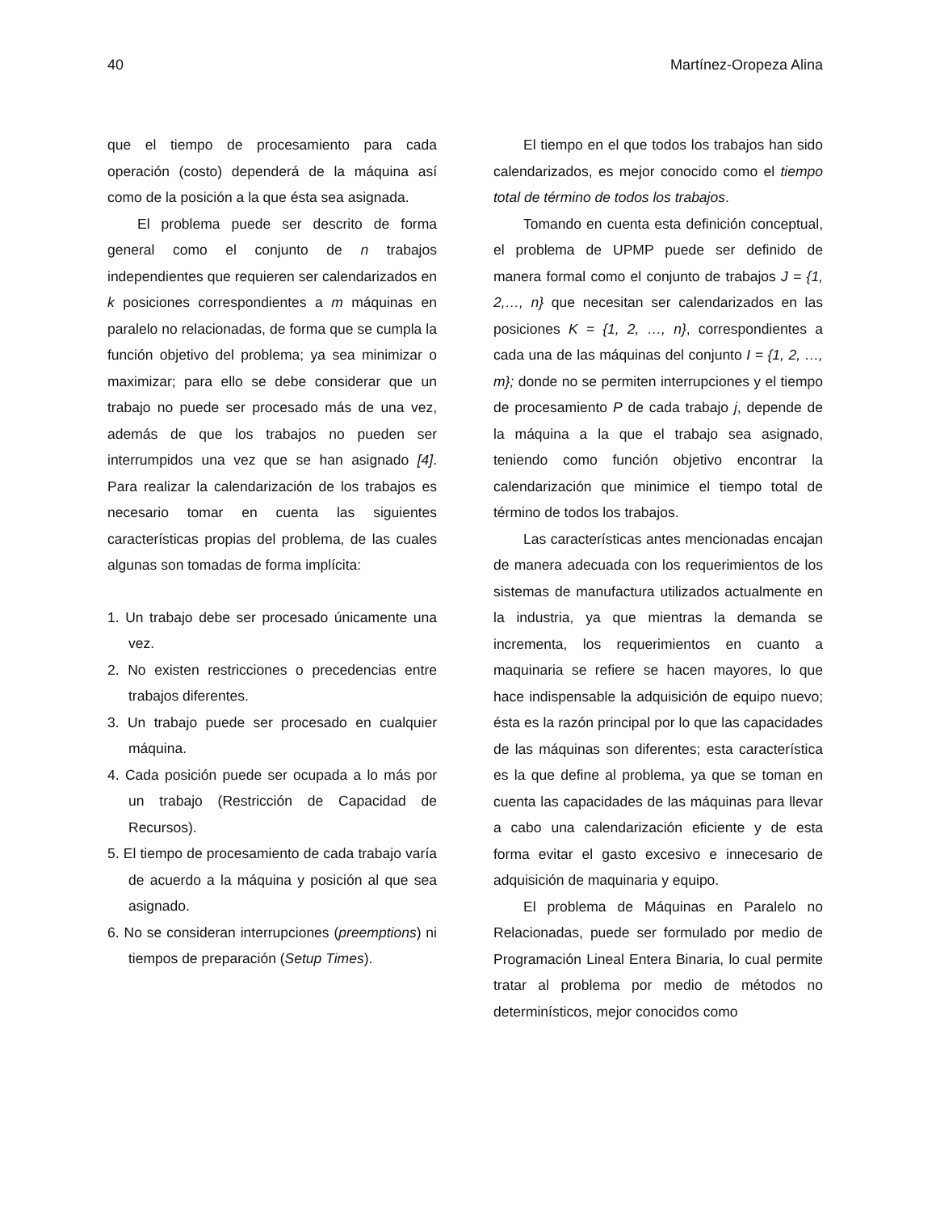40 Martínez-Oropeza Alina
que el tiempo de procesamiento para cada operación (costo) dependerá de la máquina así como de la posición a la que ésta sea asignada.
El problema puede ser descrito de forma general como el conjunto de n trabajos independientes que requieren ser calendarizados en k posiciones correspondientes a m máquinas en paralelo no relacionadas, de forma que se cumpla la función objetivo del problema; ya sea minimizar o maximizar; para ello se debe considerar que un trabajo no puede ser procesado más de una vez, además de que los trabajos no pueden ser interrumpidos una vez que se han asignado [4]. Para realizar la calendarización de los trabajos es necesario tomar en cuenta las siguientes características propias del problema, de las cuales algunas son tomadas de forma implícita:
1. Un trabajo debe ser procesado únicamente una vez.
2. No existen restricciones o precedencias entre trabajos diferentes.
3. Un trabajo puede ser procesado en cualquier máquina.
4. Cada posición puede ser ocupada a lo más por un trabajo (Restricción de Capacidad de Recursos).
5. El tiempo de procesamiento de cada trabajo varía de acuerdo a la máquina y posición al que sea asignado.
6. No se consideran interrupciones (preemptions) ni tiempos de preparación (Setup Times).
El tiempo en el que todos los trabajos han sido calendarizados, es mejor conocido como el tiempo total de término de todos los trabajos.
Tomando en cuenta esta definición conceptual, el problema de UPMP puede ser definido de manera formal como el conjunto de trabajos J = {1, 2,…, n} que necesitan ser calendarizados en las posiciones K = {1, 2, …, n}, correspondientes a cada una de las máquinas del conjunto I = {1, 2, …, m}; donde no se permiten interrupciones y el tiempo de procesamiento P de cada trabajo j, depende de la máquina a la que el trabajo sea asignado, teniendo como función objetivo encontrar la calendarización que minimice el tiempo total de término de todos los trabajos.
Las características antes mencionadas encajan de manera adecuada con los requerimientos de los sistemas de manufactura utilizados actualmente en la industria, ya que mientras la demanda se incrementa, los requerimientos en cuanto a maquinaria se refiere se hacen mayores, lo que hace indispensable la adquisición de equipo nuevo; ésta es la razón principal por lo que las capacidades de las máquinas son diferentes; esta característica es la que define al problema, ya que se toman en cuenta las capacidades de las máquinas para llevar a cabo una calendarización eficiente y de esta forma evitar el gasto excesivo e innecesario de adquisición de maquinaria y equipo.
El problema de Máquinas en Paralelo no Relacionadas, puede ser formulado por medio de Programación Lineal Entera Binaria, lo cual permite tratar al problema por medio de métodos no determinísticos, mejor conocidos como